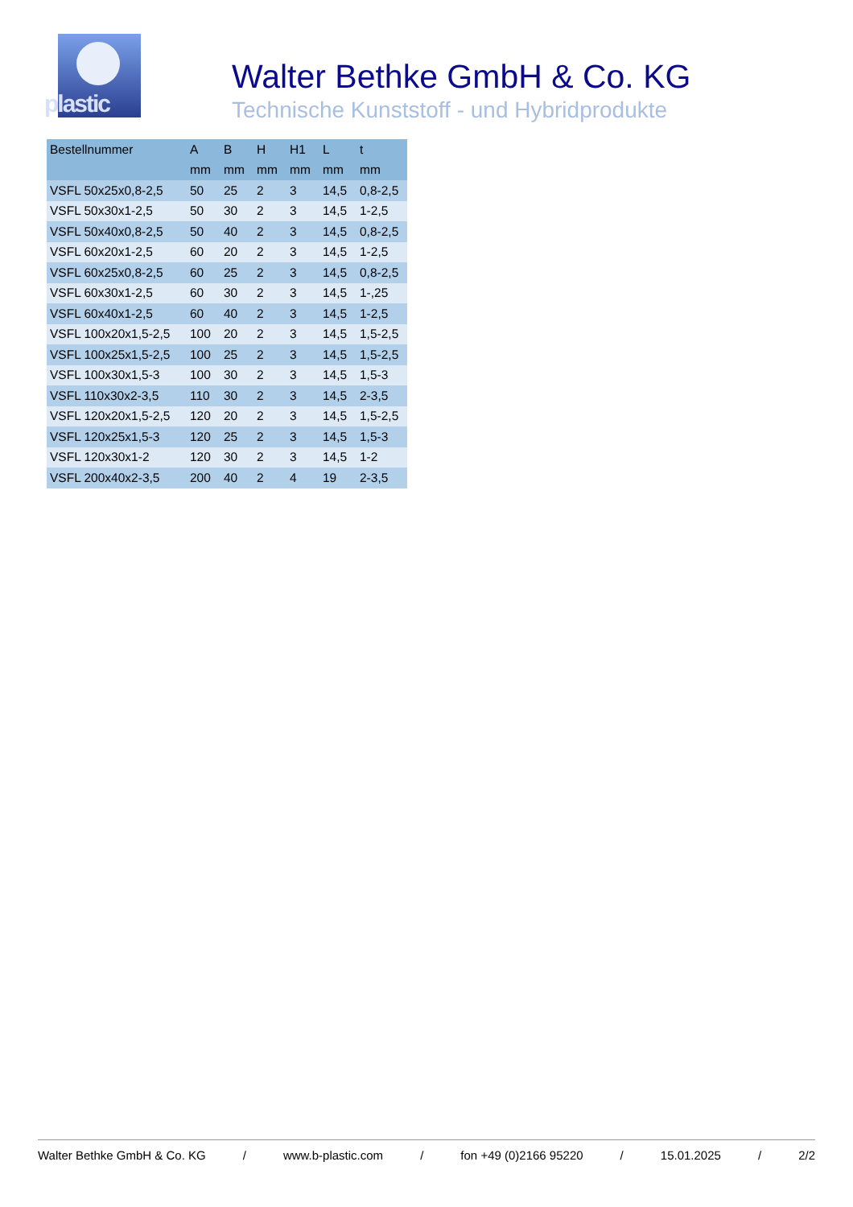plastic
Walter Bethke GmbH & Co. KG
Technische Kunststoff - und Hybridprodukte
| Bestellnummer | A | B | H | H1 | L | t |
| --- | --- | --- | --- | --- | --- | --- |
| | mm | mm | mm | mm | mm | mm |
| VSFL 50x25x0,8-2,5 | 50 | 25 | 2 | 3 | 14,5 | 0,8-2,5 |
| VSFL 50x30x1-2,5 | 50 | 30 | 2 | 3 | 14,5 | 1-2,5 |
| VSFL 50x40x0,8-2,5 | 50 | 40 | 2 | 3 | 14,5 | 0,8-2,5 |
| VSFL 60x20x1-2,5 | 60 | 20 | 2 | 3 | 14,5 | 1-2,5 |
| VSFL 60x25x0,8-2,5 | 60 | 25 | 2 | 3 | 14,5 | 0,8-2,5 |
| VSFL 60x30x1-2,5 | 60 | 30 | 2 | 3 | 14,5 | 1-,25 |
| VSFL 60x40x1-2,5 | 60 | 40 | 2 | 3 | 14,5 | 1-2,5 |
| VSFL 100x20x1,5-2,5 | 100 | 20 | 2 | 3 | 14,5 | 1,5-2,5 |
| VSFL 100x25x1,5-2,5 | 100 | 25 | 2 | 3 | 14,5 | 1,5-2,5 |
| VSFL 100x30x1,5-3 | 100 | 30 | 2 | 3 | 14,5 | 1,5-3 |
| VSFL 110x30x2-3,5 | 110 | 30 | 2 | 3 | 14,5 | 2-3,5 |
| VSFL 120x20x1,5-2,5 | 120 | 20 | 2 | 3 | 14,5 | 1,5-2,5 |
| VSFL 120x25x1,5-3 | 120 | 25 | 2 | 3 | 14,5 | 1,5-3 |
| VSFL 120x30x1-2 | 120 | 30 | 2 | 3 | 14,5 | 1-2 |
| VSFL 200x40x2-3,5 | 200 | 40 | 2 | 4 | 19 | 2-3,5 |
Walter Bethke GmbH & Co. KG / www.b-plastic.com / fon +49 (0)2166 95220 / 15.01.2025 / 2/2